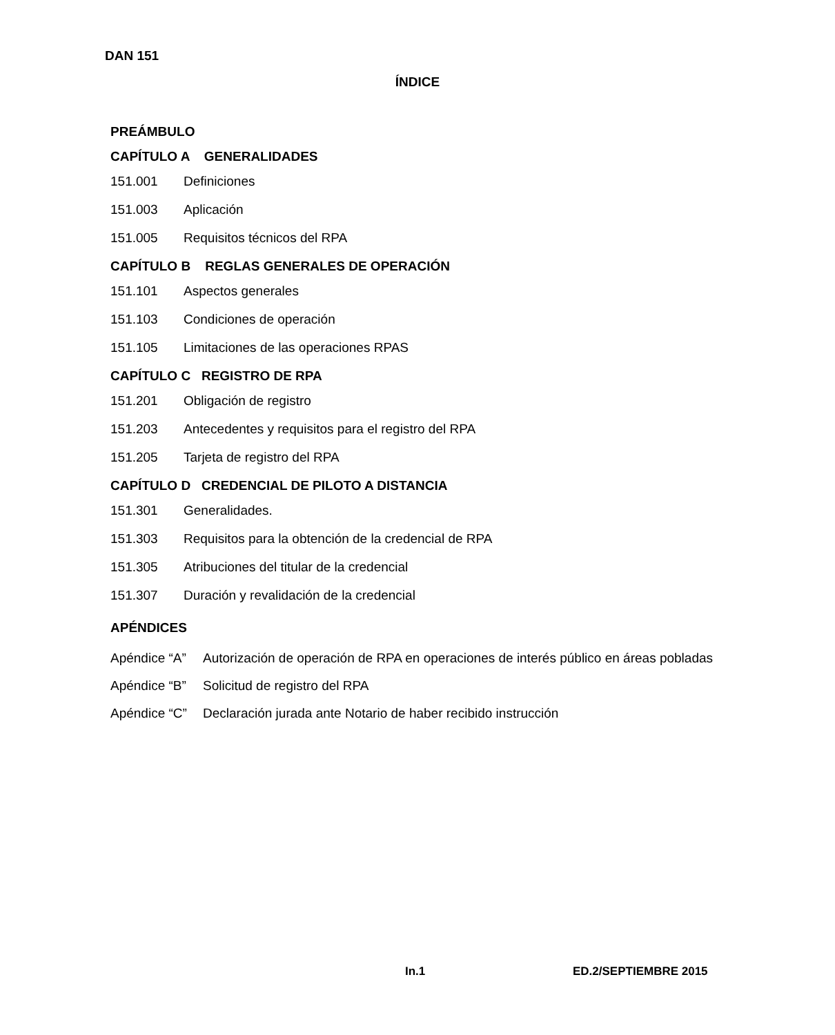DAN 151
ÍNDICE
PREÁMBULO
CAPÍTULO A GENERALIDADES
151.001 Definiciones
151.003 Aplicación
151.005 Requisitos técnicos del RPA
CAPÍTULO B REGLAS GENERALES DE OPERACIÓN
151.101 Aspectos generales
151.103 Condiciones de operación
151.105 Limitaciones de las operaciones RPAS
CAPÍTULO C REGISTRO DE RPA
151.201 Obligación de registro
151.203 Antecedentes y requisitos para el registro del RPA
151.205 Tarjeta de registro del RPA
CAPÍTULO D CREDENCIAL DE PILOTO A DISTANCIA
151.301 Generalidades.
151.303 Requisitos para la obtención de la credencial de RPA
151.305 Atribuciones del titular de la credencial
151.307 Duración y revalidación de la credencial
APÉNDICES
Apéndice “A” Autorización de operación de RPA en operaciones de interés público en áreas pobladas
Apéndice “B” Solicitud de registro del RPA
Apéndice “C” Declaración jurada ante Notario de haber recibido instrucción
In.1 ED.2/SEPTIEMBRE 2015